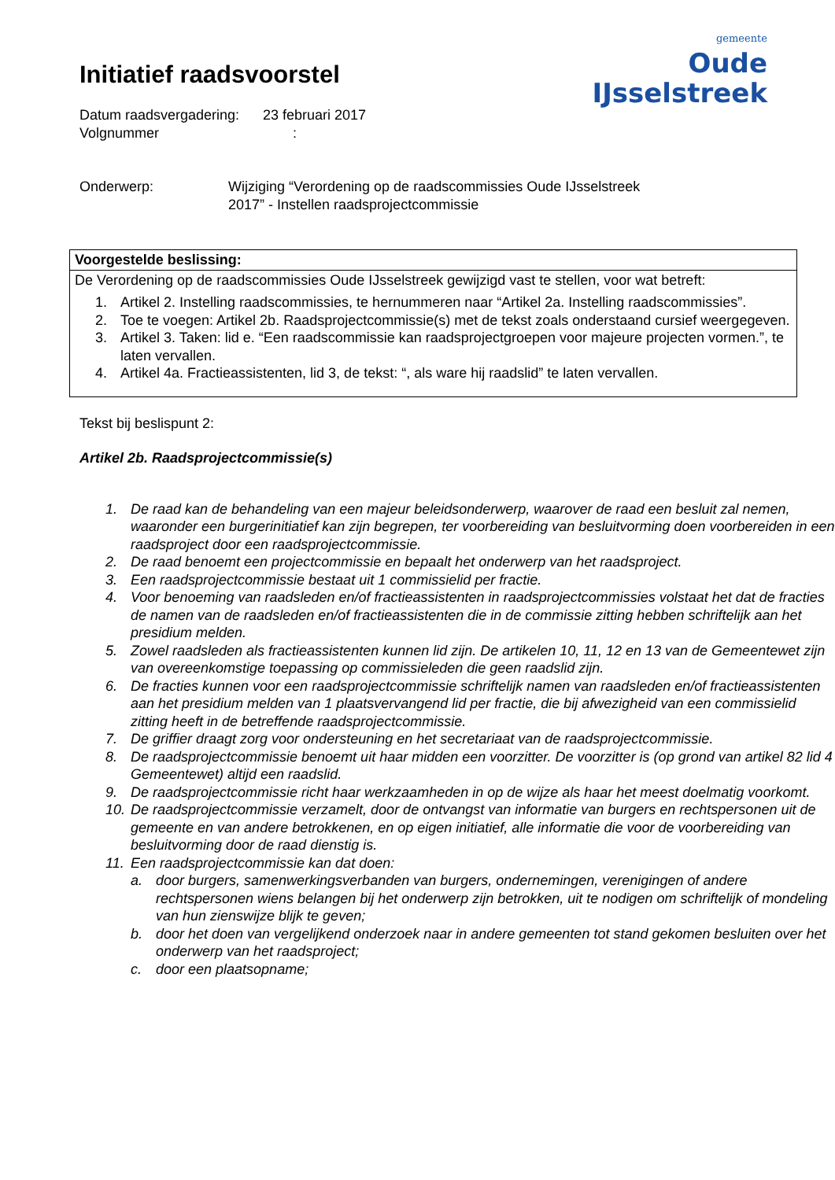gemeente
Oude IJsselstreek
Initiatief raadsvoorstel
Datum raadsvergadering: 23 februari 2017
Volgnummer :
Onderwerp: Wijziging “Verordening op de raadscommissies Oude IJsselstreek
2017” - Instellen raadsprojectcommissie
Voorgestelde beslissing:
De Verordening op de raadscommissies Oude IJsselstreek gewijzigd vast te stellen, voor wat betreft:
1. Artikel 2. Instelling raadscommissies, te hernummeren naar “Artikel 2a. Instelling raadscommissies”.
2. Toe te voegen: Artikel 2b. Raadsprojectcommissie(s) met de tekst zoals onderstaand cursief weergegeven.
3. Artikel 3. Taken: lid e. “Een raadscommissie kan raadsprojectgroepen voor majeure projecten vormen.”, te laten vervallen.
4. Artikel 4a. Fractieassistenten, lid 3, de tekst: “, als ware hij raadslid” te laten vervallen.
Tekst bij beslispunt 2:
Artikel 2b. Raadsprojectcommissie(s)
1. De raad kan de behandeling van een majeur beleidsonderwerp, waarover de raad een besluit zal nemen, waaronder een burgerinitiatief kan zijn begrepen, ter voorbereiding van besluitvorming doen voorbereiden in een raadsproject door een raadsprojectcommissie.
2. De raad benoemt een projectcommissie en bepaalt het onderwerp van het raadsproject.
3. Een raadsprojectcommissie bestaat uit 1 commissielid per fractie.
4. Voor benoeming van raadsleden en/of fractieassistenten in raadsprojectcommissies volstaat het dat de fracties de namen van de raadsleden en/of fractieassistenten die in de commissie zitting hebben schriftelijk aan het presidium melden.
5. Zowel raadsleden als fractieassistenten kunnen lid zijn. De artikelen 10, 11, 12 en 13 van de Gemeentewet zijn van overeenkomstige toepassing op commissieleden die geen raadslid zijn.
6. De fracties kunnen voor een raadsprojectcommissie schriftelijk namen van raadsleden en/of fractieassistenten aan het presidium melden van 1 plaatsvervangend lid per fractie, die bij afwezigheid van een commissielid zitting heeft in de betreffende raadsprojectcommissie.
7. De griffier draagt zorg voor ondersteuning en het secretariaat van de raadsprojectcommissie.
8. De raadsprojectcommissie benoemt uit haar midden een voorzitter. De voorzitter is (op grond van artikel 82 lid 4 Gemeentewet) altijd een raadslid.
9. De raadsprojectcommissie richt haar werkzaamheden in op de wijze als haar het meest doelmatig voorkomt.
10. De raadsprojectcommissie verzamelt, door de ontvangst van informatie van burgers en rechtspersonen uit de gemeente en van andere betrokkenen, en op eigen initiatief, alle informatie die voor de voorbereiding van besluitvorming door de raad dienstig is.
11. Een raadsprojectcommissie kan dat doen:
a. door burgers, samenwerkingsverbanden van burgers, ondernemingen, verenigingen of andere rechtspersonen wiens belangen bij het onderwerp zijn betrokken, uit te nodigen om schriftelijk of mondeling van hun zienswijze blijk te geven;
b. door het doen van vergelijkend onderzoek naar in andere gemeenten tot stand gekomen besluiten over het onderwerp van het raadsproject;
c. door een plaatsopname;